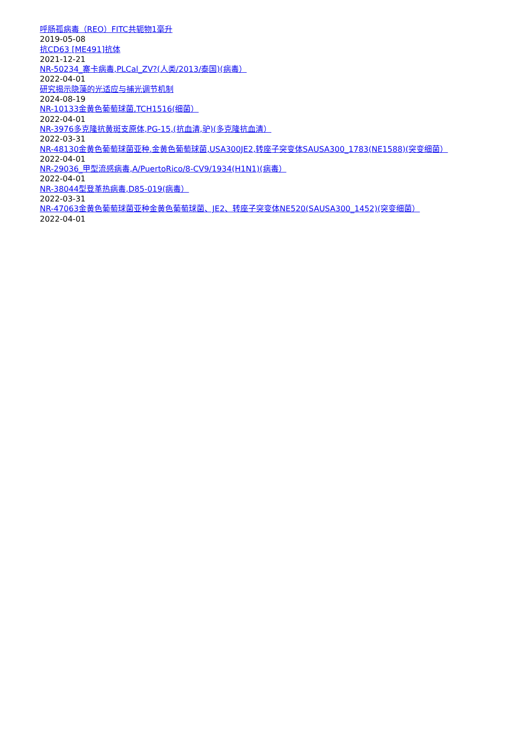呼肠孤病毒（REO）FITC共轭物1毫升
2019-05-08
抗CD63 [ME491]抗体
2021-12-21
NR-50234_寨卡病毒,PLCal_ZV?(人类/2013/泰国)(病毒）
2022-04-01
研究揭示隐藻的光适应与捕光调节机制
2024-08-19
NR-10133金黄色葡萄球菌,TCH1516(细菌）
2022-04-01
NR-3976多克隆抗黄斑支原体,PG-15,(抗血清,驴)(多克隆抗血清）
2022-03-31
NR-48130金黄色葡萄球菌亚种.金黄色葡萄球菌,USA300JE2,转座子突变体SAUSA300_1783(NE1588)(突变细菌）
2022-04-01
NR-29036_甲型流感病毒,A/PuertoRico/8-CV9/1934(H1N1)(病毒）
2022-04-01
NR-38044型登革热病毒,D85-019(病毒）
2022-03-31
NR-47063金黄色葡萄球菌亚种金黄色葡萄球菌、JE2、转座子突变体NE520(SAUSA300_1452)(突变细菌）
2022-04-01